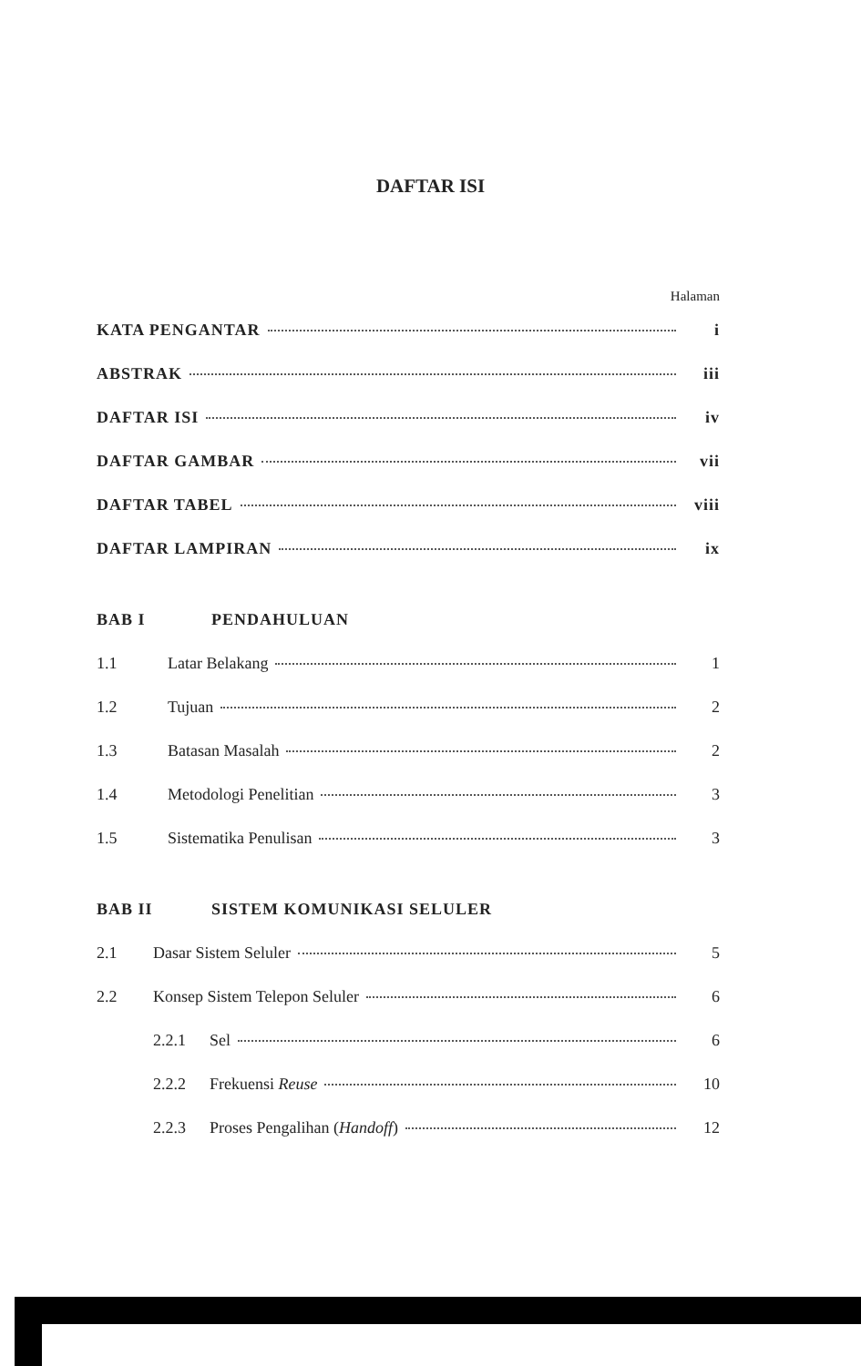DAFTAR ISI
Halaman
KATA PENGANTAR i
ABSTRAK iii
DAFTAR ISI iv
DAFTAR GAMBAR vii
DAFTAR TABEL viii
DAFTAR LAMPIRAN ix
BAB I PENDAHULUAN
1.1 Latar Belakang 1
1.2 Tujuan 2
1.3 Batasan Masalah 2
1.4 Metodologi Penelitian 3
1.5 Sistematika Penulisan 3
BAB II SISTEM KOMUNIKASI SELULER
2.1 Dasar Sistem Seluler 5
2.2 Konsep Sistem Telepon Seluler 6
2.2.1 Sel 6
2.2.2 Frekuensi Reuse 10
2.2.3 Proses Pengalihan (Handoff) 12